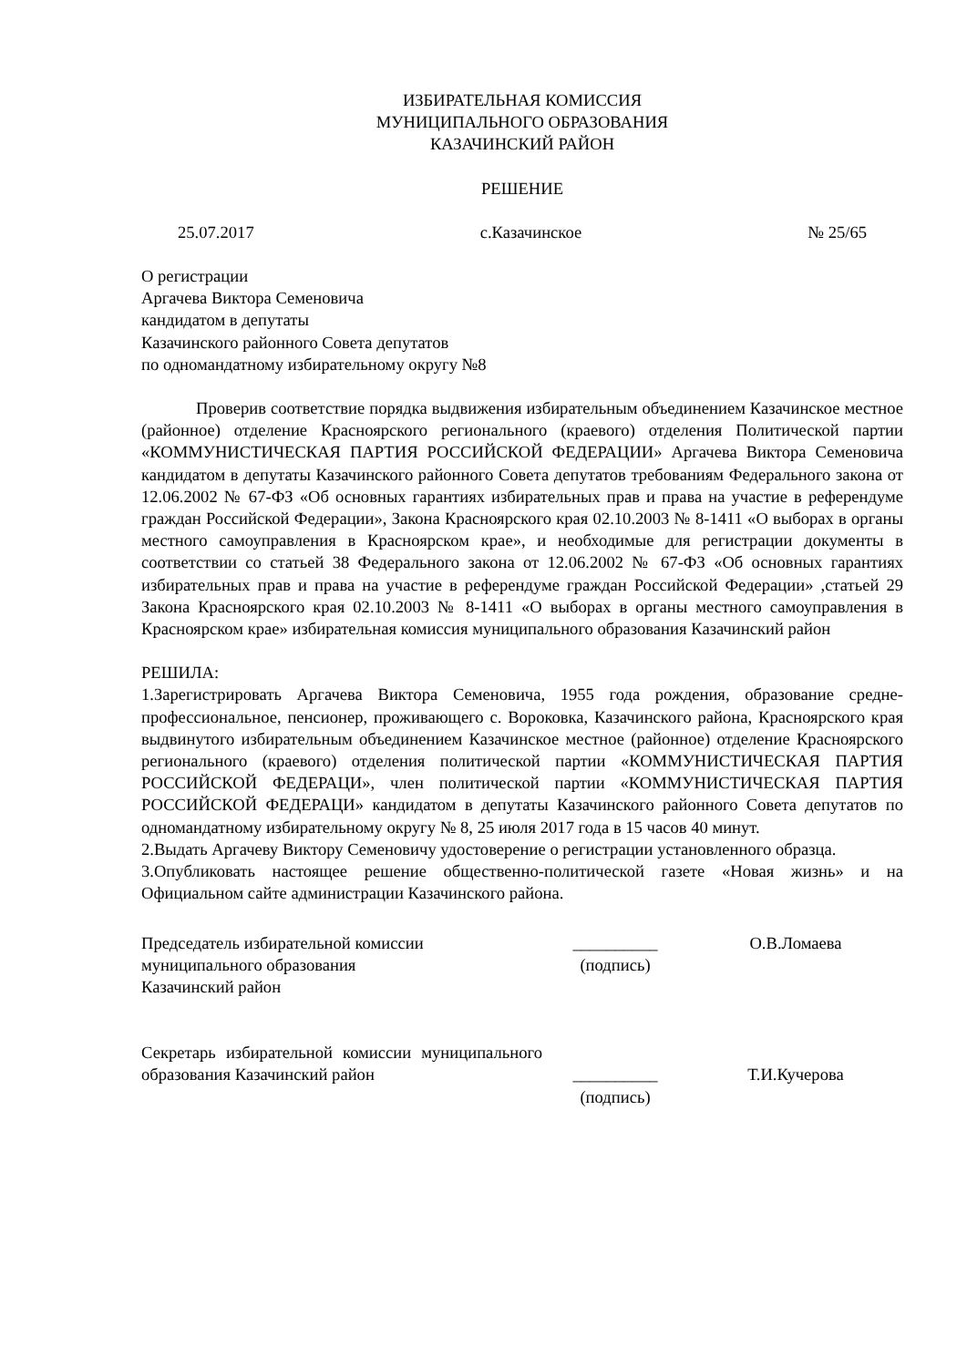ИЗБИРАТЕЛЬНАЯ КОМИССИЯ
МУНИЦИПАЛЬНОГО ОБРАЗОВАНИЯ
КАЗАЧИНСКИЙ РАЙОН
РЕШЕНИЕ
25.07.2017 с.Казачинское № 25/65
О регистрации
Аргачева Виктора Семеновича
кандидатом в депутаты
Казачинского районного Совета депутатов
по одномандатному избирательному округу №8
Проверив соответствие порядка выдвижения избирательным объединением Казачинское местное (районное) отделение Красноярского регионального (краевого) отделения Политической партии «КОММУНИСТИЧЕСКАЯ ПАРТИЯ РОССИЙСКОЙ ФЕДЕРАЦИИ» Аргачева Виктора Семеновича кандидатом в депутаты Казачинского районного Совета депутатов требованиям Федерального закона от 12.06.2002 № 67-ФЗ «Об основных гарантиях избирательных прав и права на участие в референдуме граждан Российской Федерации», Закона Красноярского края 02.10.2003 № 8-1411 «О выборах в органы местного самоуправления в Красноярском крае», и необходимые для регистрации документы в соответствии со статьей 38 Федерального закона от 12.06.2002 № 67-ФЗ «Об основных гарантиях избирательных прав и права на участие в референдуме граждан Российской Федерации» ,статьей 29 Закона Красноярского края 02.10.2003 № 8-1411 «О выборах в органы местного самоуправления в Красноярском крае» избирательная комиссия муниципального образования Казачинский район
РЕШИЛА:
1.Зарегистрировать Аргачева Виктора Семеновича, 1955 года рождения, образование средне-профессиональное, пенсионер, проживающего с. Вороковка, Казачинского района, Красноярского края выдвинутого избирательным объединением Казачинское местное (районное) отделение Красноярского регионального (краевого) отделения политической партии «КОММУНИСТИЧЕСКАЯ ПАРТИЯ РОССИЙСКОЙ ФЕДЕРАЦИ», член политической партии «КОММУНИСТИЧЕСКАЯ ПАРТИЯ РОССИЙСКОЙ ФЕДЕРАЦИ» кандидатом в депутаты Казачинского районного Совета депутатов по одномандатному избирательному округу № 8, 25 июля 2017 года в 15 часов 40 минут.
2.Выдать Аргачеву Виктору Семеновичу удостоверение о регистрации установленного образца.
3.Опубликовать настоящее решение общественно-политической газете «Новая жизнь» и на Официальном сайте администрации Казачинского района.
Председатель избирательной комиссии
муниципального образования
Казачинский район
__________
(подпись)
О.В.Ломаева
Секретарь избирательной комиссии муниципального образования Казачинский район
__________
(подпись)
Т.И.Кучерова